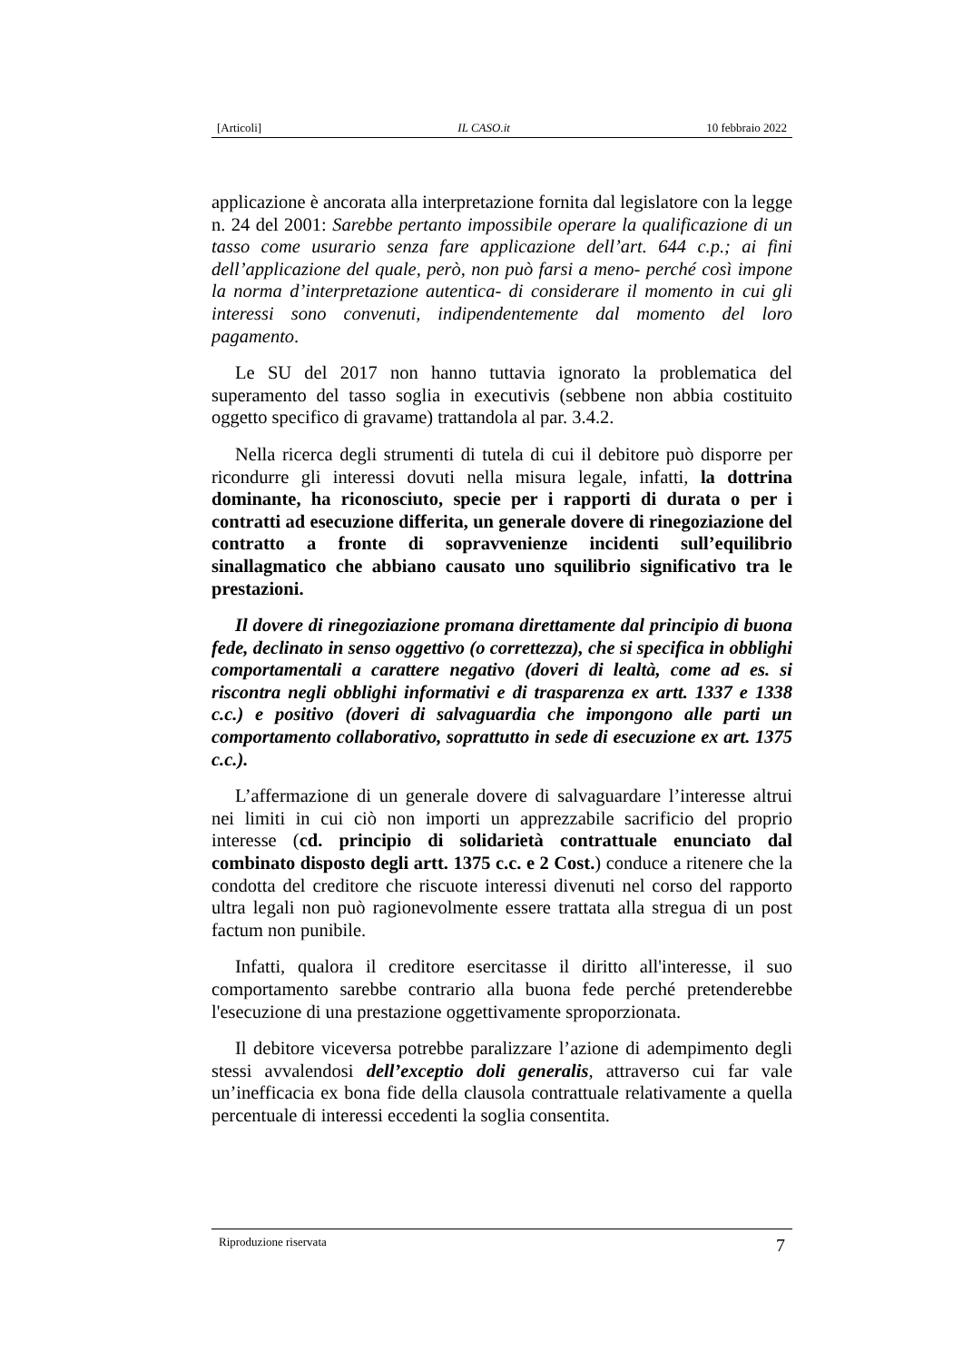[Articoli] IL CASO.it 10 febbraio 2022
applicazione è ancorata alla interpretazione fornita dal legislatore con la legge n. 24 del 2001: Sarebbe pertanto impossibile operare la qualificazione di un tasso come usurario senza fare applicazione dell’art. 644 c.p.; ai fini dell’applicazione del quale, però, non può farsi a meno- perché così impone la norma d’interpretazione autentica- di considerare il momento in cui gli interessi sono convenuti, indipendentemente dal momento del loro pagamento.
Le SU del 2017 non hanno tuttavia ignorato la problematica del superamento del tasso soglia in executivis (sebbene non abbia costituito oggetto specifico di gravame) trattandola al par. 3.4.2.
Nella ricerca degli strumenti di tutela di cui il debitore può disporre per ricondurre gli interessi dovuti nella misura legale, infatti, la dottrina dominante, ha riconosciuto, specie per i rapporti di durata o per i contratti ad esecuzione differita, un generale dovere di rinegoziazione del contratto a fronte di sopravvenienze incidenti sull’equilibrio sinallagmatico che abbiano causato uno squilibrio significativo tra le prestazioni.
Il dovere di rinegoziazione promana direttamente dal principio di buona fede, declinato in senso oggettivo (o correttezza), che si specifica in obblighi comportamentali a carattere negativo (doveri di lealtà, come ad es. si riscontra negli obblighi informativi e di trasparenza ex artt. 1337 e 1338 c.c.) e positivo (doveri di salvaguardia che impongono alle parti un comportamento collaborativo, soprattutto in sede di esecuzione ex art. 1375 c.c.).
L’affermazione di un generale dovere di salvaguardare l’interesse altrui nei limiti in cui ciò non importi un apprezzabile sacrificio del proprio interesse (cd. principio di solidarietà contrattuale enunciato dal combinato disposto degli artt. 1375 c.c. e 2 Cost.) conduce a ritenere che la condotta del creditore che riscuote interessi divenuti nel corso del rapporto ultra legali non può ragionevolmente essere trattata alla stregua di un post factum non punibile.
Infatti, qualora il creditore esercitasse il diritto all'interesse, il suo comportamento sarebbe contrario alla buona fede perché pretenderebbe l'esecuzione di una prestazione oggettivamente sproporzionata.
Il debitore viceversa potrebbe paralizzare l’azione di adempimento degli stessi avvalendosi dell’exceptio doli generalis, attraverso cui far vale un’inefficacia ex bona fide della clausola contrattuale relativamente a quella percentuale di interessi eccedenti la soglia consentita.
Riproduzione riservata 7